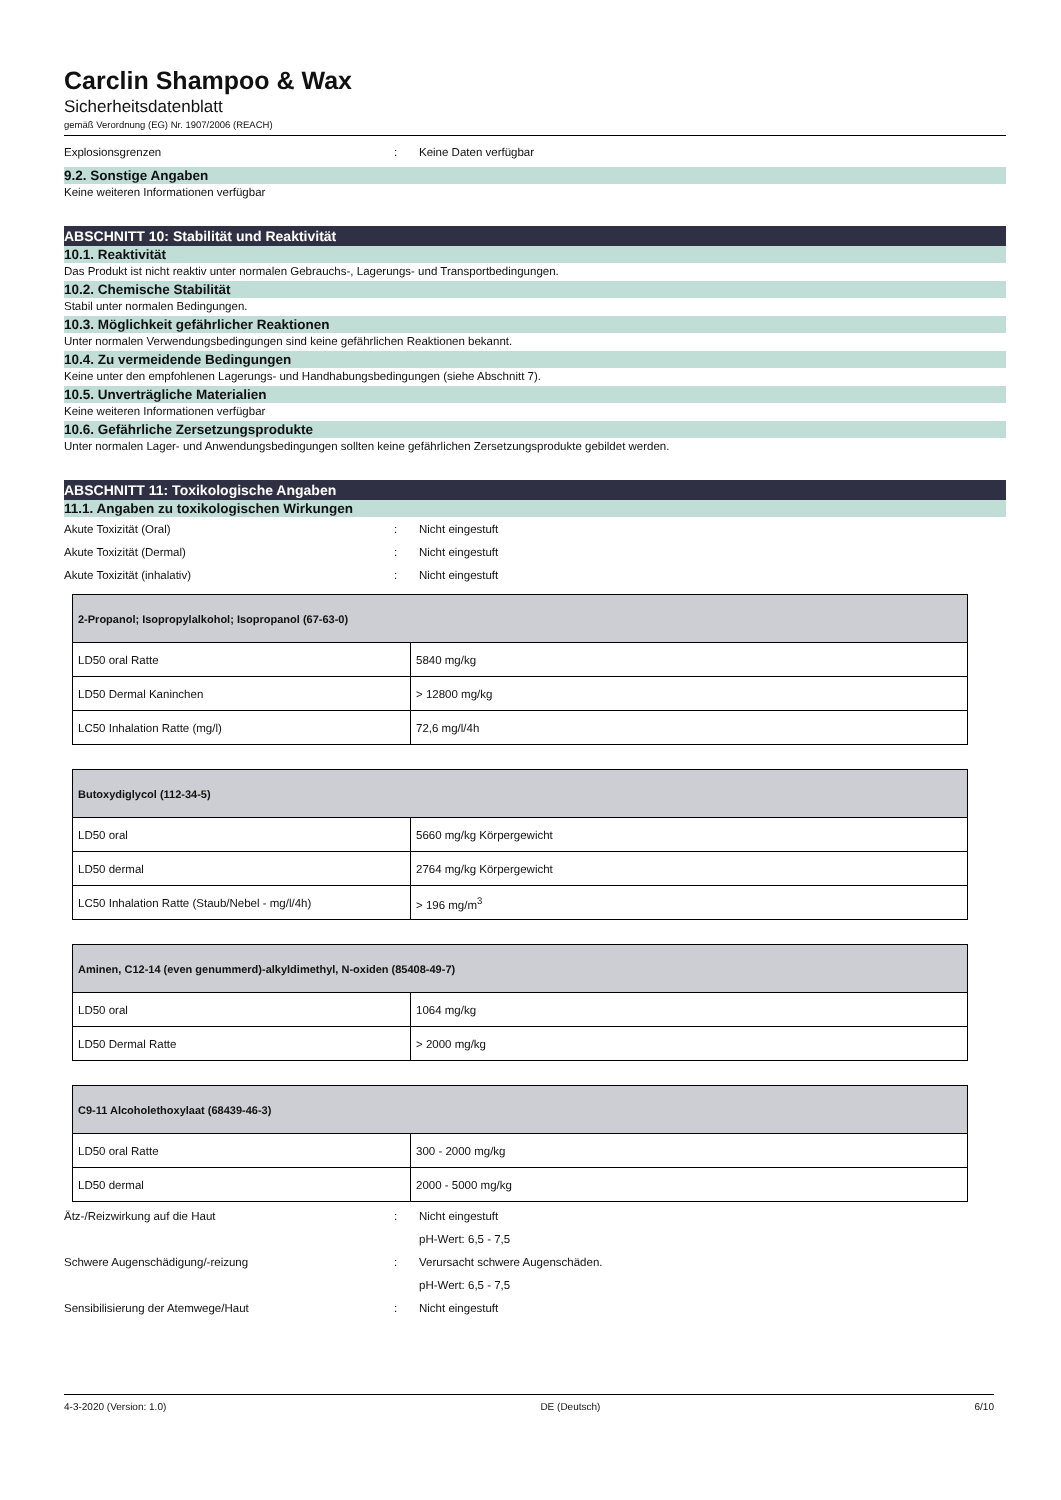Carclin Shampoo & Wax
Sicherheitsdatenblatt
gemäß Verordnung (EG) Nr. 1907/2006 (REACH)
Explosionsgrenzen: Keine Daten verfügbar
9.2. Sonstige Angaben
Keine weiteren Informationen verfügbar
ABSCHNITT 10: Stabilität und Reaktivität
10.1. Reaktivität
Das Produkt ist nicht reaktiv unter normalen Gebrauchs-, Lagerungs- und Transportbedingungen.
10.2. Chemische Stabilität
Stabil unter normalen Bedingungen.
10.3. Möglichkeit gefährlicher Reaktionen
Unter normalen Verwendungsbedingungen sind keine gefährlichen Reaktionen bekannt.
10.4. Zu vermeidende Bedingungen
Keine unter den empfohlenen Lagerungs- und Handhabungsbedingungen (siehe Abschnitt 7).
10.5. Unverträgliche Materialien
Keine weiteren Informationen verfügbar
10.6. Gefährliche Zersetzungsprodukte
Unter normalen Lager- und Anwendungsbedingungen sollten keine gefährlichen Zersetzungsprodukte gebildet werden.
ABSCHNITT 11: Toxikologische Angaben
11.1. Angaben zu toxikologischen Wirkungen
Akute Toxizität (Oral): Nicht eingestuft
Akute Toxizität (Dermal): Nicht eingestuft
Akute Toxizität (inhalativ): Nicht eingestuft
| 2-Propanol; Isopropylalkohol; Isopropanol (67-63-0) | |
| --- | --- |
| LD50 oral Ratte | 5840 mg/kg |
| LD50 Dermal Kaninchen | > 12800 mg/kg |
| LC50 Inhalation Ratte (mg/l) | 72,6 mg/l/4h |
| Butoxydiglycol (112-34-5) | |
| --- | --- |
| LD50 oral | 5660 mg/kg Körpergewicht |
| LD50 dermal | 2764 mg/kg Körpergewicht |
| LC50 Inhalation Ratte (Staub/Nebel - mg/l/4h) | > 196 mg/m<sup>3</sup> |
| Aminen, C12-14 (even genummerd)-alkyldimethyl, N-oxiden (85408-49-7) | |
| --- | --- |
| LD50 oral | 1064 mg/kg |
| LD50 Dermal Ratte | > 2000 mg/kg |
| C9-11 Alcoholethoxylaat (68439-46-3) | |
| --- | --- |
| LD50 oral Ratte | 300 - 2000 mg/kg |
| LD50 dermal | 2000 - 5000 mg/kg |
Ätz-/Reizwirkung auf die Haut: Nicht eingestuft
pH-Wert: 6,5 - 7,5
Schwere Augenschädigung/-reizung: Verursacht schwere Augenschäden.
pH-Wert: 6,5 - 7,5
Sensibilisierung der Atemwege/Haut: Nicht eingestuft
4-3-2020 (Version: 1.0) DE (Deutsch) 6/10